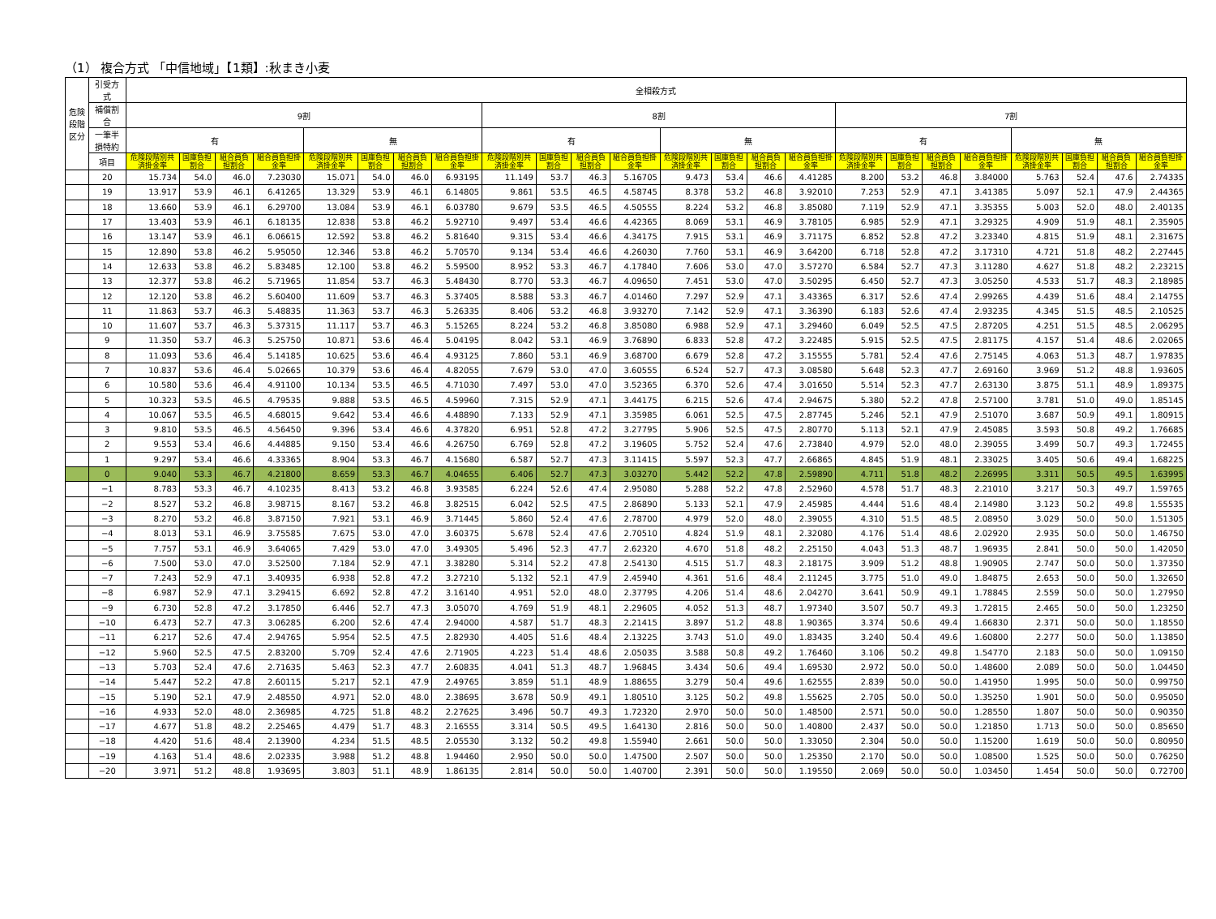（1） 複合方式 「中信地域」【1類】:秋まき小麦
| 危険段階区分 | 引受方式 | 全相殺方式 | | | | | | | | | | | | | | | | | | | | | | | |
| --- | --- | --- | --- | --- | --- | --- | --- | --- | --- | --- | --- | --- | --- | --- | --- | --- | --- | --- | --- | --- | --- | --- | --- | --- | --- |
| | 補償割合 | 9割 | | | | | | | | 8割 | | | | | | | | 7割 | | | | | | | |
| | 一筆半損特約 | 有 | | | | 無 | | | | 有 | | | | 無 | | | | 有 | | | | 無 | | | |
| | 項目 | 危険段階別共済掛金率 | 国庫負担割合 | 組合員負担割合 | 組合員負担掛金率 | 危険段階別共済掛金率 | 国庫負担割合 | 組合員負担割合 | 組合員負担掛金率 | 危険段階別共済掛金率 | 国庫負担割合 | 組合員負担割合 | 組合員負担掛金率 | 危険段階別共済掛金率 | 国庫負担割合 | 組合員負担割合 | 組合員負担掛金率 | 危険段階別共済掛金率 | 国庫負担割合 | 組合員負担割合 | 組合員負担掛金率 | 危険段階別共済掛金率 | 国庫負担割合 | 組合員負担割合 | 組合員負担掛金率 |
| | 20 | 15.734 | 54.0 | 46.0 | 7.23030 | 15.071 | 54.0 | 46.0 | 6.93195 | 11.149 | 53.7 | 46.3 | 5.16705 | 9.473 | 53.4 | 46.6 | 4.41285 | 8.200 | 53.2 | 46.8 | 3.84000 | 5.763 | 52.4 | 47.6 | 2.74335 |
| | 19 | 13.917 | 53.9 | 46.1 | 6.41265 | 13.329 | 53.9 | 46.1 | 6.14805 | 9.861 | 53.5 | 46.5 | 4.58745 | 8.378 | 53.2 | 46.8 | 3.92010 | 7.253 | 52.9 | 47.1 | 3.41385 | 5.097 | 52.1 | 47.9 | 2.44365 |
| | 18 | 13.660 | 53.9 | 46.1 | 6.29700 | 13.084 | 53.9 | 46.1 | 6.03780 | 9.679 | 53.5 | 46.5 | 4.50555 | 8.224 | 53.2 | 46.8 | 3.85080 | 7.119 | 52.9 | 47.1 | 3.35355 | 5.003 | 52.0 | 48.0 | 2.40135 |
| | 17 | 13.403 | 53.9 | 46.1 | 6.18135 | 12.838 | 53.8 | 46.2 | 5.92710 | 9.497 | 53.4 | 46.6 | 4.42365 | 8.069 | 53.1 | 46.9 | 3.78105 | 6.985 | 52.9 | 47.1 | 3.29325 | 4.909 | 51.9 | 48.1 | 2.35905 |
| | 16 | 13.147 | 53.9 | 46.1 | 6.06615 | 12.592 | 53.8 | 46.2 | 5.81640 | 9.315 | 53.4 | 46.6 | 4.34175 | 7.915 | 53.1 | 46.9 | 3.71175 | 6.852 | 52.8 | 47.2 | 3.23340 | 4.815 | 51.9 | 48.1 | 2.31675 |
| | 15 | 12.890 | 53.8 | 46.2 | 5.95050 | 12.346 | 53.8 | 46.2 | 5.70570 | 9.134 | 53.4 | 46.6 | 4.26030 | 7.760 | 53.1 | 46.9 | 3.64200 | 6.718 | 52.8 | 47.2 | 3.17310 | 4.721 | 51.8 | 48.2 | 2.27445 |
| | 14 | 12.633 | 53.8 | 46.2 | 5.83485 | 12.100 | 53.8 | 46.2 | 5.59500 | 8.952 | 53.3 | 46.7 | 4.17840 | 7.606 | 53.0 | 47.0 | 3.57270 | 6.584 | 52.7 | 47.3 | 3.11280 | 4.627 | 51.8 | 48.2 | 2.23215 |
| | 13 | 12.377 | 53.8 | 46.2 | 5.71965 | 11.854 | 53.7 | 46.3 | 5.48430 | 8.770 | 53.3 | 46.7 | 4.09650 | 7.451 | 53.0 | 47.0 | 3.50295 | 6.450 | 52.7 | 47.3 | 3.05250 | 4.533 | 51.7 | 48.3 | 2.18985 |
| | 12 | 12.120 | 53.8 | 46.2 | 5.60400 | 11.609 | 53.7 | 46.3 | 5.37405 | 8.588 | 53.3 | 46.7 | 4.01460 | 7.297 | 52.9 | 47.1 | 3.43365 | 6.317 | 52.6 | 47.4 | 2.99265 | 4.439 | 51.6 | 48.4 | 2.14755 |
| | 11 | 11.863 | 53.7 | 46.3 | 5.48835 | 11.363 | 53.7 | 46.3 | 5.26335 | 8.406 | 53.2 | 46.8 | 3.93270 | 7.142 | 52.9 | 47.1 | 3.36390 | 6.183 | 52.6 | 47.4 | 2.93235 | 4.345 | 51.5 | 48.5 | 2.10525 |
| | 10 | 11.607 | 53.7 | 46.3 | 5.37315 | 11.117 | 53.7 | 46.3 | 5.15265 | 8.224 | 53.2 | 46.8 | 3.85080 | 6.988 | 52.9 | 47.1 | 3.29460 | 6.049 | 52.5 | 47.5 | 2.87205 | 4.251 | 51.5 | 48.5 | 2.06295 |
| | 9 | 11.350 | 53.7 | 46.3 | 5.25750 | 10.871 | 53.6 | 46.4 | 5.04195 | 8.042 | 53.1 | 46.9 | 3.76890 | 6.833 | 52.8 | 47.2 | 3.22485 | 5.915 | 52.5 | 47.5 | 2.81175 | 4.157 | 51.4 | 48.6 | 2.02065 |
| | 8 | 11.093 | 53.6 | 46.4 | 5.14185 | 10.625 | 53.6 | 46.4 | 4.93125 | 7.860 | 53.1 | 46.9 | 3.68700 | 6.679 | 52.8 | 47.2 | 3.15555 | 5.781 | 52.4 | 47.6 | 2.75145 | 4.063 | 51.3 | 48.7 | 1.97835 |
| | 7 | 10.837 | 53.6 | 46.4 | 5.02665 | 10.379 | 53.6 | 46.4 | 4.82055 | 7.679 | 53.0 | 47.0 | 3.60555 | 6.524 | 52.7 | 47.3 | 3.08580 | 5.648 | 52.3 | 47.7 | 2.69160 | 3.969 | 51.2 | 48.8 | 1.93605 |
| | 6 | 10.580 | 53.6 | 46.4 | 4.91100 | 10.134 | 53.5 | 46.5 | 4.71030 | 7.497 | 53.0 | 47.0 | 3.52365 | 6.370 | 52.6 | 47.4 | 3.01650 | 5.514 | 52.3 | 47.7 | 2.63130 | 3.875 | 51.1 | 48.9 | 1.89375 |
| | 5 | 10.323 | 53.5 | 46.5 | 4.79535 | 9.888 | 53.5 | 46.5 | 4.59960 | 7.315 | 52.9 | 47.1 | 3.44175 | 6.215 | 52.6 | 47.4 | 2.94675 | 5.380 | 52.2 | 47.8 | 2.57100 | 3.781 | 51.0 | 49.0 | 1.85145 |
| | 4 | 10.067 | 53.5 | 46.5 | 4.68015 | 9.642 | 53.4 | 46.6 | 4.48890 | 7.133 | 52.9 | 47.1 | 3.35985 | 6.061 | 52.5 | 47.5 | 2.87745 | 5.246 | 52.1 | 47.9 | 2.51070 | 3.687 | 50.9 | 49.1 | 1.80915 |
| | 3 | 9.810 | 53.5 | 46.5 | 4.56450 | 9.396 | 53.4 | 46.6 | 4.37820 | 6.951 | 52.8 | 47.2 | 3.27795 | 5.906 | 52.5 | 47.5 | 2.80770 | 5.113 | 52.1 | 47.9 | 2.45085 | 3.593 | 50.8 | 49.2 | 1.76685 |
| | 2 | 9.553 | 53.4 | 46.6 | 4.44885 | 9.150 | 53.4 | 46.6 | 4.26750 | 6.769 | 52.8 | 47.2 | 3.19605 | 5.752 | 52.4 | 47.6 | 2.73840 | 4.979 | 52.0 | 48.0 | 2.39055 | 3.499 | 50.7 | 49.3 | 1.72455 |
| | 1 | 9.297 | 53.4 | 46.6 | 4.33365 | 8.904 | 53.3 | 46.7 | 4.15680 | 6.587 | 52.7 | 47.3 | 3.11415 | 5.597 | 52.3 | 47.7 | 2.66865 | 4.845 | 51.9 | 48.1 | 2.33025 | 3.405 | 50.6 | 49.4 | 1.68225 |
| | 0 | 9.040 | 53.3 | 46.7 | 4.21800 | 8.659 | 53.3 | 46.7 | 4.04655 | 6.406 | 52.7 | 47.3 | 3.03270 | 5.442 | 52.2 | 47.8 | 2.59890 | 4.711 | 51.8 | 48.2 | 2.26995 | 3.311 | 50.5 | 49.5 | 1.63995 |
| | −1 | 8.783 | 53.3 | 46.7 | 4.10235 | 8.413 | 53.2 | 46.8 | 3.93585 | 6.224 | 52.6 | 47.4 | 2.95080 | 5.288 | 52.2 | 47.8 | 2.52960 | 4.578 | 51.7 | 48.3 | 2.21010 | 3.217 | 50.3 | 49.7 | 1.59765 |
| | −2 | 8.527 | 53.2 | 46.8 | 3.98715 | 8.167 | 53.2 | 46.8 | 3.82515 | 6.042 | 52.5 | 47.5 | 2.86890 | 5.133 | 52.1 | 47.9 | 2.45985 | 4.444 | 51.6 | 48.4 | 2.14980 | 3.123 | 50.2 | 49.8 | 1.55535 |
| | −3 | 8.270 | 53.2 | 46.8 | 3.87150 | 7.921 | 53.1 | 46.9 | 3.71445 | 5.860 | 52.4 | 47.6 | 2.78700 | 4.979 | 52.0 | 48.0 | 2.39055 | 4.310 | 51.5 | 48.5 | 2.08950 | 3.029 | 50.0 | 50.0 | 1.51305 |
| | −4 | 8.013 | 53.1 | 46.9 | 3.75585 | 7.675 | 53.0 | 47.0 | 3.60375 | 5.678 | 52.4 | 47.6 | 2.70510 | 4.824 | 51.9 | 48.1 | 2.32080 | 4.176 | 51.4 | 48.6 | 2.02920 | 2.935 | 50.0 | 50.0 | 1.46750 |
| | −5 | 7.757 | 53.1 | 46.9 | 3.64065 | 7.429 | 53.0 | 47.0 | 3.49305 | 5.496 | 52.3 | 47.7 | 2.62320 | 4.670 | 51.8 | 48.2 | 2.25150 | 4.043 | 51.3 | 48.7 | 1.96935 | 2.841 | 50.0 | 50.0 | 1.42050 |
| | −6 | 7.500 | 53.0 | 47.0 | 3.52500 | 7.184 | 52.9 | 47.1 | 3.38280 | 5.314 | 52.2 | 47.8 | 2.54130 | 4.515 | 51.7 | 48.3 | 2.18175 | 3.909 | 51.2 | 48.8 | 1.90905 | 2.747 | 50.0 | 50.0 | 1.37350 |
| | −7 | 7.243 | 52.9 | 47.1 | 3.40935 | 6.938 | 52.8 | 47.2 | 3.27210 | 5.132 | 52.1 | 47.9 | 2.45940 | 4.361 | 51.6 | 48.4 | 2.11245 | 3.775 | 51.0 | 49.0 | 1.84875 | 2.653 | 50.0 | 50.0 | 1.32650 |
| | −8 | 6.987 | 52.9 | 47.1 | 3.29415 | 6.692 | 52.8 | 47.2 | 3.16140 | 4.951 | 52.0 | 48.0 | 2.37795 | 4.206 | 51.4 | 48.6 | 2.04270 | 3.641 | 50.9 | 49.1 | 1.78845 | 2.559 | 50.0 | 50.0 | 1.27950 |
| | −9 | 6.730 | 52.8 | 47.2 | 3.17850 | 6.446 | 52.7 | 47.3 | 3.05070 | 4.769 | 51.9 | 48.1 | 2.29605 | 4.052 | 51.3 | 48.7 | 1.97340 | 3.507 | 50.7 | 49.3 | 1.72815 | 2.465 | 50.0 | 50.0 | 1.23250 |
| | −10 | 6.473 | 52.7 | 47.3 | 3.06285 | 6.200 | 52.6 | 47.4 | 2.94000 | 4.587 | 51.7 | 48.3 | 2.21415 | 3.897 | 51.2 | 48.8 | 1.90365 | 3.374 | 50.6 | 49.4 | 1.66830 | 2.371 | 50.0 | 50.0 | 1.18550 |
| | −11 | 6.217 | 52.6 | 47.4 | 2.94765 | 5.954 | 52.5 | 47.5 | 2.82930 | 4.405 | 51.6 | 48.4 | 2.13225 | 3.743 | 51.0 | 49.0 | 1.83435 | 3.240 | 50.4 | 49.6 | 1.60800 | 2.277 | 50.0 | 50.0 | 1.13850 |
| | −12 | 5.960 | 52.5 | 47.5 | 2.83200 | 5.709 | 52.4 | 47.6 | 2.71905 | 4.223 | 51.4 | 48.6 | 2.05035 | 3.588 | 50.8 | 49.2 | 1.76460 | 3.106 | 50.2 | 49.8 | 1.54770 | 2.183 | 50.0 | 50.0 | 1.09150 |
| | −13 | 5.703 | 52.4 | 47.6 | 2.71635 | 5.463 | 52.3 | 47.7 | 2.60835 | 4.041 | 51.3 | 48.7 | 1.96845 | 3.434 | 50.6 | 49.4 | 1.69530 | 2.972 | 50.0 | 50.0 | 1.48600 | 2.089 | 50.0 | 50.0 | 1.04450 |
| | −14 | 5.447 | 52.2 | 47.8 | 2.60115 | 5.217 | 52.1 | 47.9 | 2.49765 | 3.859 | 51.1 | 48.9 | 1.88655 | 3.279 | 50.4 | 49.6 | 1.62555 | 2.839 | 50.0 | 50.0 | 1.41950 | 1.995 | 50.0 | 50.0 | 0.99750 |
| | −15 | 5.190 | 52.1 | 47.9 | 2.48550 | 4.971 | 52.0 | 48.0 | 2.38695 | 3.678 | 50.9 | 49.1 | 1.80510 | 3.125 | 50.2 | 49.8 | 1.55625 | 2.705 | 50.0 | 50.0 | 1.35250 | 1.901 | 50.0 | 50.0 | 0.95050 |
| | −16 | 4.933 | 52.0 | 48.0 | 2.36985 | 4.725 | 51.8 | 48.2 | 2.27625 | 3.496 | 50.7 | 49.3 | 1.72320 | 2.970 | 50.0 | 50.0 | 1.48500 | 2.571 | 50.0 | 50.0 | 1.28550 | 1.807 | 50.0 | 50.0 | 0.90350 |
| | −17 | 4.677 | 51.8 | 48.2 | 2.25465 | 4.479 | 51.7 | 48.3 | 2.16555 | 3.314 | 50.5 | 49.5 | 1.64130 | 2.816 | 50.0 | 50.0 | 1.40800 | 2.437 | 50.0 | 50.0 | 1.21850 | 1.713 | 50.0 | 50.0 | 0.85650 |
| | −18 | 4.420 | 51.6 | 48.4 | 2.13900 | 4.234 | 51.5 | 48.5 | 2.05530 | 3.132 | 50.2 | 49.8 | 1.55940 | 2.661 | 50.0 | 50.0 | 1.33050 | 2.304 | 50.0 | 50.0 | 1.15200 | 1.619 | 50.0 | 50.0 | 0.80950 |
| | −19 | 4.163 | 51.4 | 48.6 | 2.02335 | 3.988 | 51.2 | 48.8 | 1.94460 | 2.950 | 50.0 | 50.0 | 1.47500 | 2.507 | 50.0 | 50.0 | 1.25350 | 2.170 | 50.0 | 50.0 | 1.08500 | 1.525 | 50.0 | 50.0 | 0.76250 |
| | −20 | 3.971 | 51.2 | 48.8 | 1.93695 | 3.803 | 51.1 | 48.9 | 1.86135 | 2.814 | 50.0 | 50.0 | 1.40700 | 2.391 | 50.0 | 50.0 | 1.19550 | 2.069 | 50.0 | 50.0 | 1.03450 | 1.454 | 50.0 | 50.0 | 0.72700 |